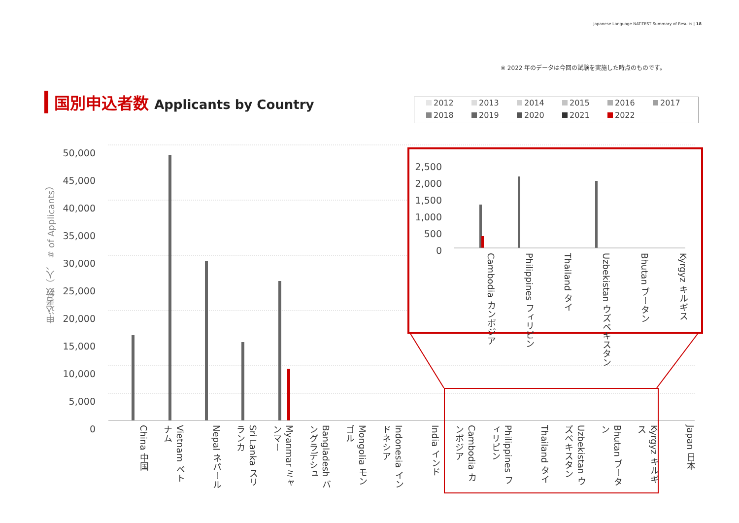Japanese Language NAT-TEST Summary of Results | 18
※ 2022 年のデータは今回の試験を実施した時点のものです。
国別申込者数 Applicants by Country
2012
2013
2014
2015
2016
2017
2018
2019
2020
2021
2022
申込者数（人、 # of Applicants）
50,000
45,000
40,000
35,000
30,000
25,000
20,000
15,000
10,000
5,000
0
China 中国
Vietnam ベトナム
Nepal ネパール
Sri Lanka スリランカ
Myanmar ミャンマー
Bangladesh バングラデシュ
Mongolia モンゴル
Indonesia インドネシア
India インド
Cambodia カンボジア
Philippines フィリピン
Thailand タイ
Uzbekistan ウズベキスタン
Bhutan ブータン
Kyrgyz キルギス
Japan 日本
2,500
2,000
1,500
1,000
500
0
Cambodia カンボジア
Philippines フィリピン
Thailand タイ
Uzbekistan ウズベキスタン
Bhutan ブータン
Kyrgyz キルギス